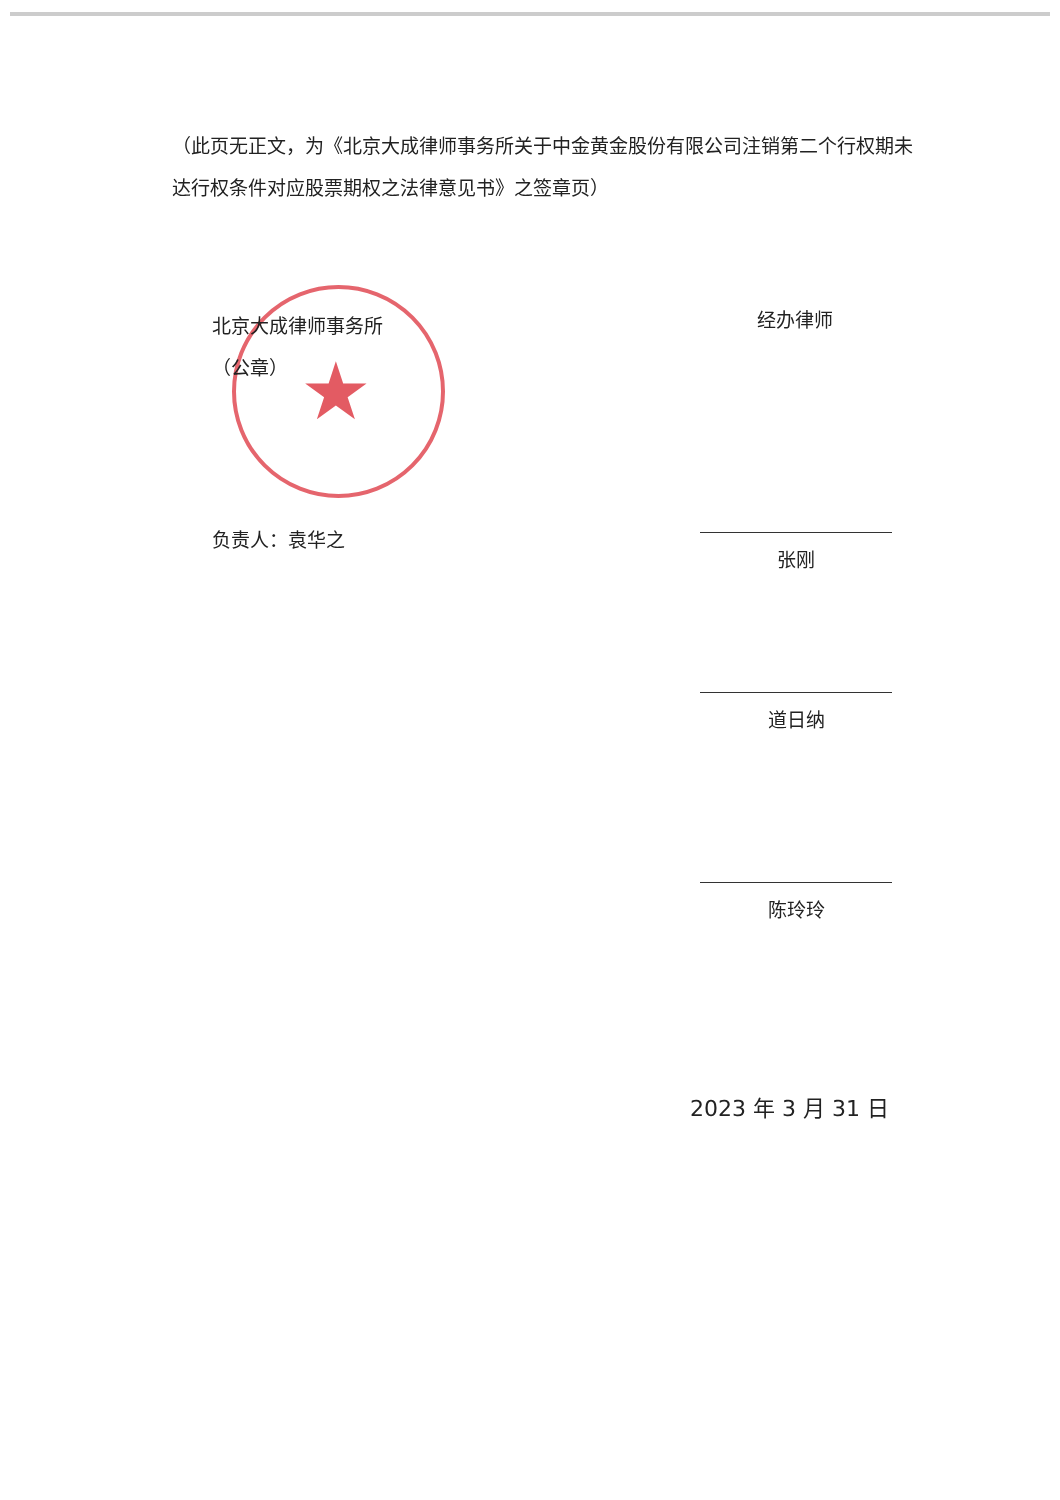★
（此页无正文，为《北京大成律师事务所关于中金黄金股份有限公司注销第二个行权期未达行权条件对应股票期权之法律意见书》之签章页）
北京大成律师事务所
（公章）
负责人：袁华之
经办律师
张刚
道日纳
陈玲玲
2023 年 3 月 31 日